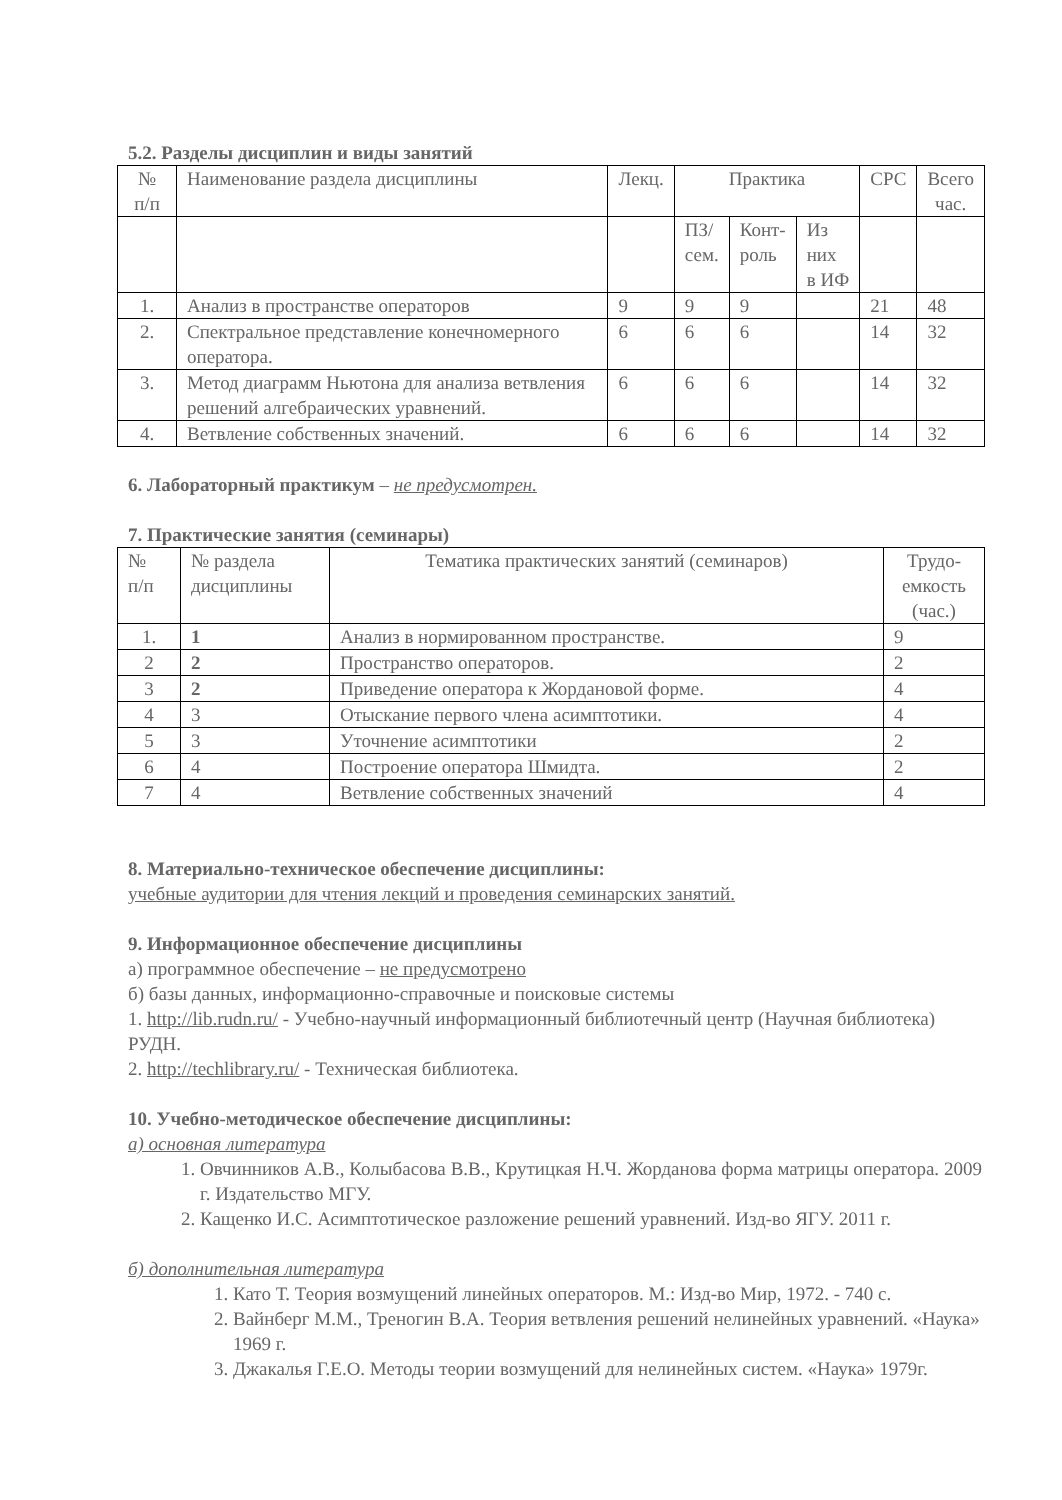5.2. Разделы дисциплин и виды занятий
| № п/п | Наименование раздела дисциплины | Лекц. | Практика | | | СРС | Всего час. |
| --- | --- | --- | --- | --- | --- | --- | --- |
| | | | ПЗ/ сем. | Конт- роль | Из них в ИФ | | |
| 1. | Анализ в пространстве операторов | 9 | 9 | 9 | | 21 | 48 |
| 2. | Спектральное представление конечномерного оператора. | 6 | 6 | 6 | | 14 | 32 |
| 3. | Метод диаграмм Ньютона для анализа ветвления решений алгебраических уравнений. | 6 | 6 | 6 | | 14 | 32 |
| 4. | Ветвление собственных значений. | 6 | 6 | 6 | | 14 | 32 |
6. Лабораторный практикум – не предусмотрен.
7. Практические занятия (семинары)
| № п/п | № раздела дисциплины | Тематика практических занятий (семинаров) | Трудо- емкость (час.) |
| --- | --- | --- | --- |
| 1. | 1 | Анализ в нормированном пространстве. | 9 |
| 2 | 2 | Пространство операторов. | 2 |
| 3 | 2 | Приведение оператора к Жордановой форме. | 4 |
| 4 | 3 | Отыскание первого члена асимптотики. | 4 |
| 5 | 3 | Уточнение асимптотики | 2 |
| 6 | 4 | Построение оператора Шмидта. | 2 |
| 7 | 4 | Ветвление собственных значений | 4 |
8. Материально-техническое обеспечение дисциплины:
учебные аудитории для чтения лекций и проведения семинарских занятий.
9. Информационное обеспечение дисциплины
а) программное обеспечение – не предусмотрено
б) базы данных, информационно-справочные и поисковые системы
1. http://lib.rudn.ru/ - Учебно-научный информационный библиотечный центр (Научная библиотека) РУДН.
2. http://techlibrary.ru/ - Техническая библиотека.
10. Учебно-методическое обеспечение дисциплины:
а) основная литература
1. Овчинников А.В., Колыбасова В.В., Крутицкая Н.Ч. Жорданова форма матрицы оператора. 2009 г. Издательство МГУ.
2. Кащенко И.С. Асимптотическое разложение решений уравнений. Изд-во ЯГУ. 2011 г.
б) дополнительная литература
1. Като Т. Теория возмущений линейных операторов. М.: Изд-во Мир, 1972. - 740 с.
2. Вайнберг М.М., Треногин В.А. Теория ветвления решений нелинейных уравнений. «Наука» 1969 г.
3. Джакалья Г.Е.О. Методы теории возмущений для нелинейных систем. «Наука» 1979г.